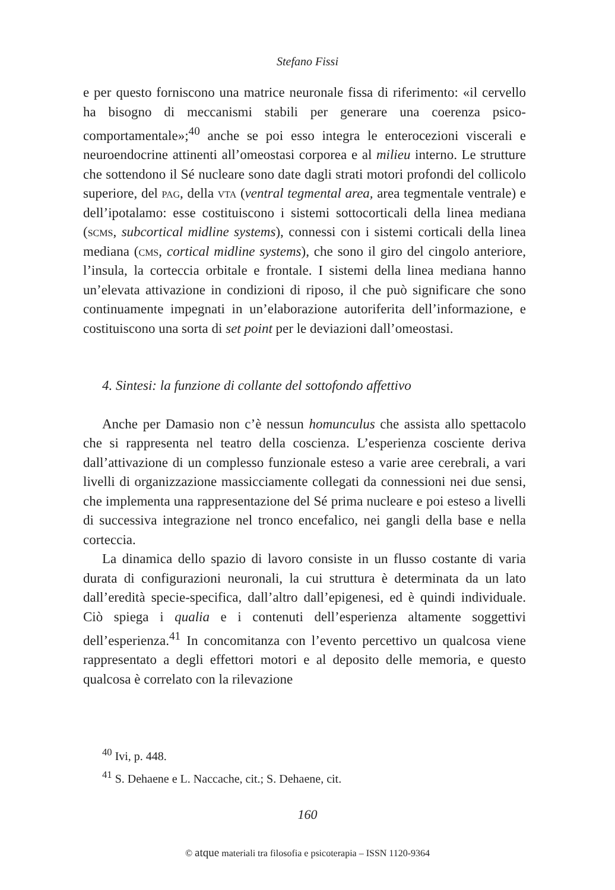Stefano Fissi
e per questo forniscono una matrice neuronale fissa di riferimento: «il cervello ha bisogno di meccanismi stabili per generare una coerenza psico-comportamentale»;<sup>40</sup> anche se poi esso integra le enterocezioni viscerali e neuroendocrine attinenti all’omeostasi corporea e al milieu interno. Le strutture che sottendono il Sé nucleare sono date dagli strati motori profondi del collicolo superiore, del pag, della vta (ventral tegmental area, area tegmentale ventrale) e dell’ipotalamo: esse costituiscono i sistemi sottocorticali della linea mediana (scms, subcortical midline systems), connessi con i sistemi corticali della linea mediana (cms, cortical midline systems), che sono il giro del cingolo anteriore, l’insula, la corteccia orbitale e frontale. I sistemi della linea mediana hanno un’elevata attivazione in condizioni di riposo, il che può significare che sono continuamente impegnati in un’elaborazione autoriferita dell’informazione, e costituiscono una sorta di set point per le deviazioni dall’omeostasi.
4. Sintesi: la funzione di collante del sottofondo affettivo
Anche per Damasio non c’è nessun homunculus che assista allo spettacolo che si rappresenta nel teatro della coscienza. L’esperienza cosciente deriva dall’attivazione di un complesso funzionale esteso a varie aree cerebrali, a vari livelli di organizzazione massicciamente collegati da connessioni nei due sensi, che implementa una rappresentazione del Sé prima nucleare e poi esteso a livelli di successiva integrazione nel tronco encefalico, nei gangli della base e nella corteccia.
La dinamica dello spazio di lavoro consiste in un flusso costante di varia durata di configurazioni neuronali, la cui struttura è determinata da un lato dall’eredità specie-specifica, dall’altro dall’epigenesi, ed è quindi individuale. Ciò spiega i qualia e i contenuti dell’esperienza altamente soggettivi dell’esperienza.<sup>41</sup> In concomitanza con l’evento percettivo un qualcosa viene rappresentato a degli effettori motori e al deposito delle memoria, e questo qualcosa è correlato con la rilevazione
<sup>40</sup> Ivi, p. 448.
<sup>41</sup> S. Dehaene e L. Naccache, cit.; S. Dehaene, cit.
160
© atque materiali tra filosofia e psicoterapia – ISSN 1120-9364